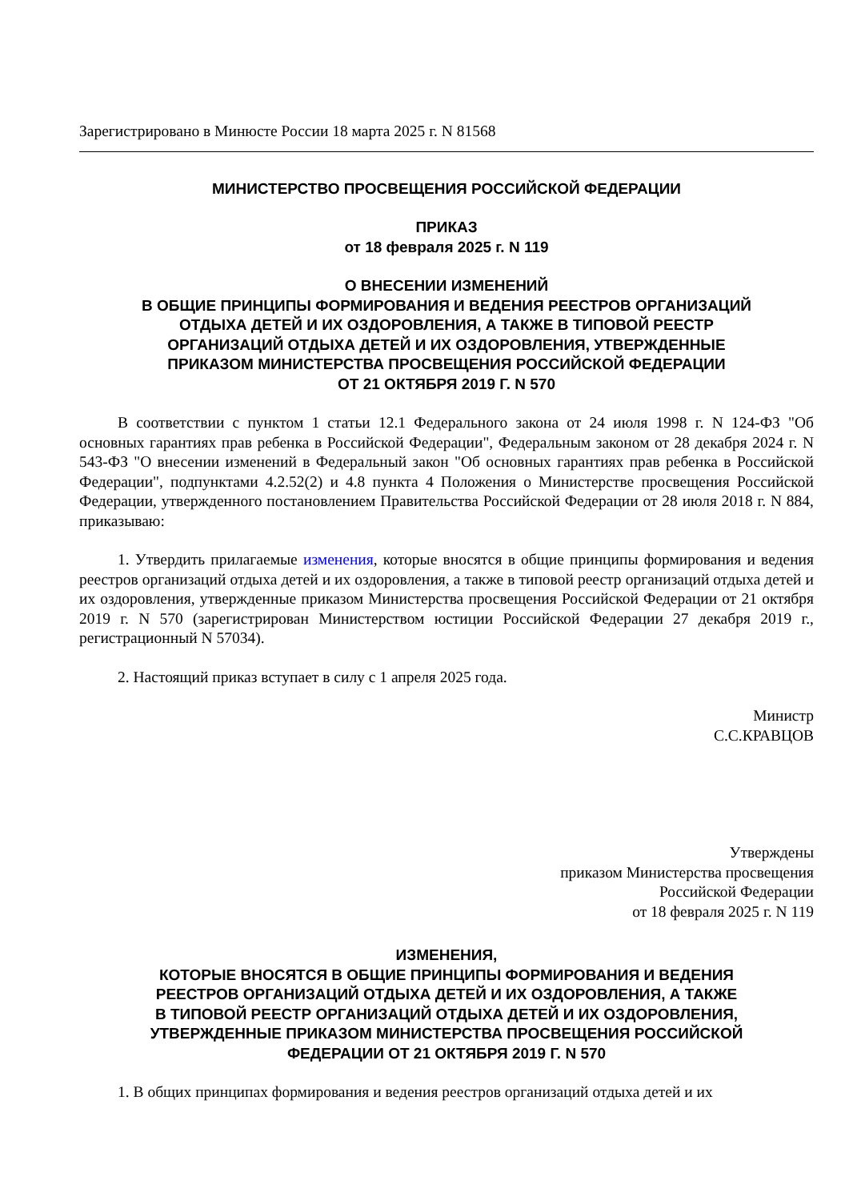Зарегистрировано в Минюсте России 18 марта 2025 г. N 81568
МИНИСТЕРСТВО ПРОСВЕЩЕНИЯ РОССИЙСКОЙ ФЕДЕРАЦИИ
ПРИКАЗ
от 18 февраля 2025 г. N 119
О ВНЕСЕНИИ ИЗМЕНЕНИЙ
В ОБЩИЕ ПРИНЦИПЫ ФОРМИРОВАНИЯ И ВЕДЕНИЯ РЕЕСТРОВ ОРГАНИЗАЦИЙ
ОТДЫХА ДЕТЕЙ И ИХ ОЗДОРОВЛЕНИЯ, А ТАКЖЕ В ТИПОВОЙ РЕЕСТР
ОРГАНИЗАЦИЙ ОТДЫХА ДЕТЕЙ И ИХ ОЗДОРОВЛЕНИЯ, УТВЕРЖДЕННЫЕ
ПРИКАЗОМ МИНИСТЕРСТВА ПРОСВЕЩЕНИЯ РОССИЙСКОЙ ФЕДЕРАЦИИ
ОТ 21 ОКТЯБРЯ 2019 Г. N 570
В соответствии с пунктом 1 статьи 12.1 Федерального закона от 24 июля 1998 г. N 124-ФЗ "Об основных гарантиях прав ребенка в Российской Федерации", Федеральным законом от 28 декабря 2024 г. N 543-ФЗ "О внесении изменений в Федеральный закон "Об основных гарантиях прав ребенка в Российской Федерации", подпунктами 4.2.52(2) и 4.8 пункта 4 Положения о Министерстве просвещения Российской Федерации, утвержденного постановлением Правительства Российской Федерации от 28 июля 2018 г. N 884, приказываю:
1. Утвердить прилагаемые изменения, которые вносятся в общие принципы формирования и ведения реестров организаций отдыха детей и их оздоровления, а также в типовой реестр организаций отдыха детей и их оздоровления, утвержденные приказом Министерства просвещения Российской Федерации от 21 октября 2019 г. N 570 (зарегистрирован Министерством юстиции Российской Федерации 27 декабря 2019 г., регистрационный N 57034).
2. Настоящий приказ вступает в силу с 1 апреля 2025 года.
Министр
С.С.КРАВЦОВ
Утверждены
приказом Министерства просвещения
Российской Федерации
от 18 февраля 2025 г. N 119
ИЗМЕНЕНИЯ,
КОТОРЫЕ ВНОСЯТСЯ В ОБЩИЕ ПРИНЦИПЫ ФОРМИРОВАНИЯ И ВЕДЕНИЯ
РЕЕСТРОВ ОРГАНИЗАЦИЙ ОТДЫХА ДЕТЕЙ И ИХ ОЗДОРОВЛЕНИЯ, А ТАКЖЕ
В ТИПОВОЙ РЕЕСТР ОРГАНИЗАЦИЙ ОТДЫХА ДЕТЕЙ И ИХ ОЗДОРОВЛЕНИЯ,
УТВЕРЖДЕННЫЕ ПРИКАЗОМ МИНИСТЕРСТВА ПРОСВЕЩЕНИЯ РОССИЙСКОЙ
ФЕДЕРАЦИИ ОТ 21 ОКТЯБРЯ 2019 Г. N 570
1. В общих принципах формирования и ведения реестров организаций отдыха детей и их